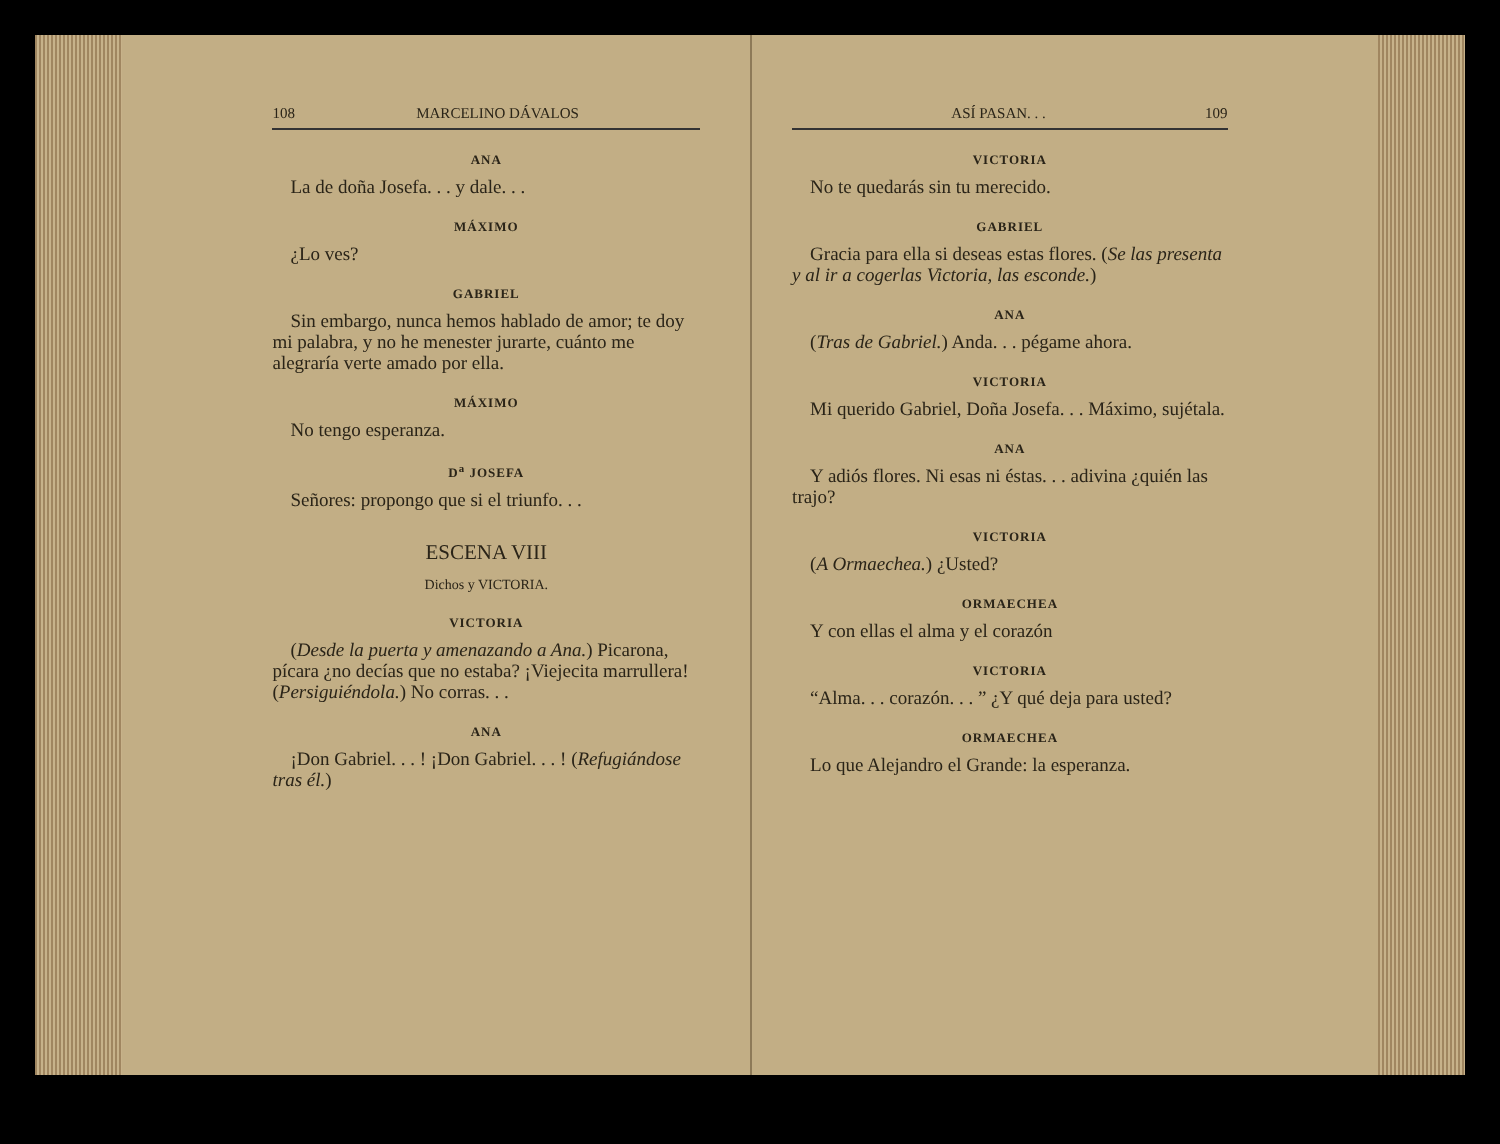108 MARCELINO DÁVALOS
ANA
La de doña Josefa. . . y dale. . .
MÁXIMO
¿Lo ves?
GABRIEL
Sin embargo, nunca hemos hablado de amor; te doy mi palabra, y no he menester jurarte, cuánto me alegraría verte amado por ella.
MÁXIMO
No tengo esperanza.
D<sup>a</sup> JOSEFA
Señores: propongo que si el triunfo. . .
ESCENA VIII
Dichos y VICTORIA.
VICTORIA
(Desde la puerta y amenazando a Ana.) Picarona, pícara ¿no decías que no estaba? ¡Viejecita marrullera! (Persiguiéndola.) No corras. . .
ANA
¡Don Gabriel. . . ! ¡Don Gabriel. . . ! (Refugiándose tras él.)
ASÍ PASAN. . . 109
VICTORIA
No te quedarás sin tu merecido.
GABRIEL
Gracia para ella si deseas estas flores. (Se las presenta y al ir a cogerlas Victoria, las esconde.)
ANA
(Tras de Gabriel.) Anda. . . pégame ahora.
VICTORIA
Mi querido Gabriel, Doña Josefa. . . Máximo, sujétala.
ANA
Y adiós flores. Ni esas ni éstas. . . adivina ¿quién las trajo?
VICTORIA
(A Ormaechea.) ¿Usted?
ORMAECHEA
Y con ellas el alma y el corazón
VICTORIA
“Alma. . . corazón. . . ” ¿Y qué deja para usted?
ORMAECHEA
Lo que Alejandro el Grande: la esperanza.